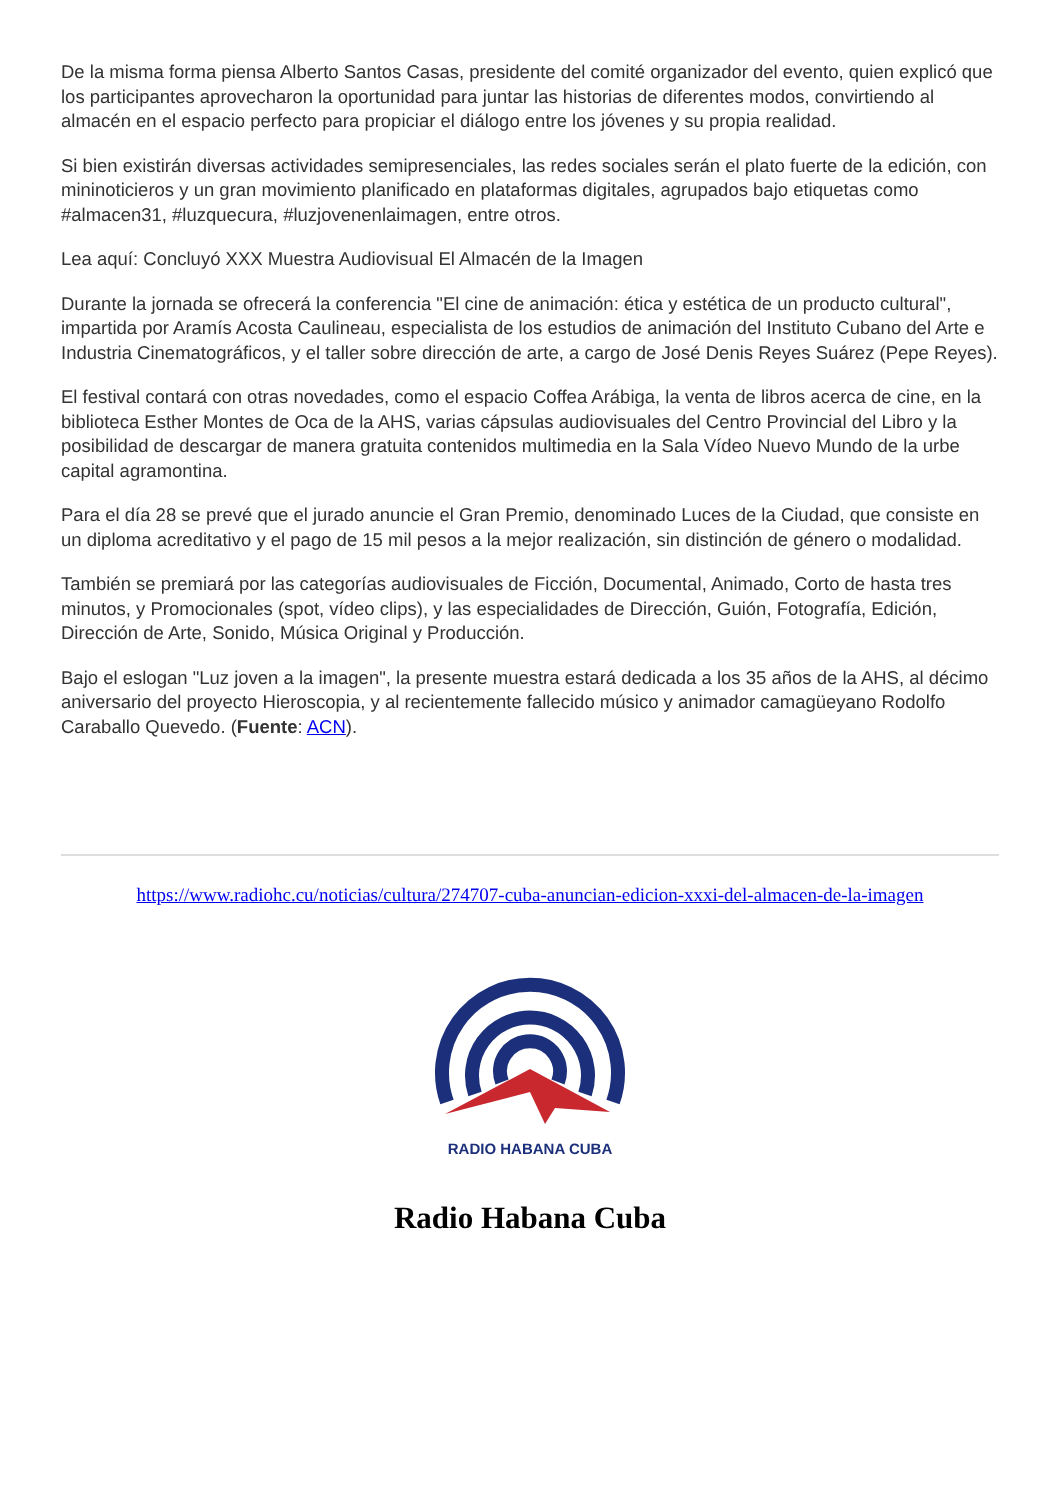De la misma forma piensa Alberto Santos Casas, presidente del comité organizador del evento, quien explicó que los participantes aprovecharon la oportunidad para juntar las historias de diferentes modos, convirtiendo al almacén en el espacio perfecto para propiciar el diálogo entre los jóvenes y su propia realidad.
Si bien existirán diversas actividades semipresenciales, las redes sociales serán el plato fuerte de la edición, con mininoticieros y un gran movimiento planificado en plataformas digitales, agrupados bajo etiquetas como #almacen31, #luzquecura, #luzjovenenlaimagen, entre otros.
Lea aquí: Concluyó XXX Muestra Audiovisual El Almacén de la Imagen
Durante la jornada se ofrecerá la conferencia "El cine de animación: ética y estética de un producto cultural", impartida por Aramís Acosta Caulineau, especialista de los estudios de animación del Instituto Cubano del Arte e Industria Cinematográficos, y el taller sobre dirección de arte, a cargo de José Denis Reyes Suárez (Pepe Reyes).
El festival contará con otras novedades, como el espacio Coffea Arábiga, la venta de libros acerca de cine, en la biblioteca Esther Montes de Oca de la AHS, varias cápsulas audiovisuales del Centro Provincial del Libro y la posibilidad de descargar de manera gratuita contenidos multimedia en la Sala Vídeo Nuevo Mundo de la urbe capital agramontina.
Para el día 28 se prevé que el jurado anuncie el Gran Premio, denominado Luces de la Ciudad, que consiste en un diploma acreditativo y el pago de 15 mil pesos a la mejor realización, sin distinción de género o modalidad.
También se premiará por las categorías audiovisuales de Ficción, Documental, Animado, Corto de hasta tres minutos, y Promocionales (spot, vídeo clips), y las especialidades de Dirección, Guión, Fotografía, Edición, Dirección de Arte, Sonido, Música Original y Producción.
Bajo el eslogan "Luz joven a la imagen", la presente muestra estará dedicada a los 35 años de la AHS, al décimo aniversario del proyecto Hieroscopia, y al recientemente fallecido músico y animador camagüeyano Rodolfo Caraballo Quevedo. (Fuente: ACN).
https://www.radiohc.cu/noticias/cultura/274707-cuba-anuncian-edicion-xxxi-del-almacen-de-la-imagen
RADIO HABANA CUBA
Radio Habana Cuba